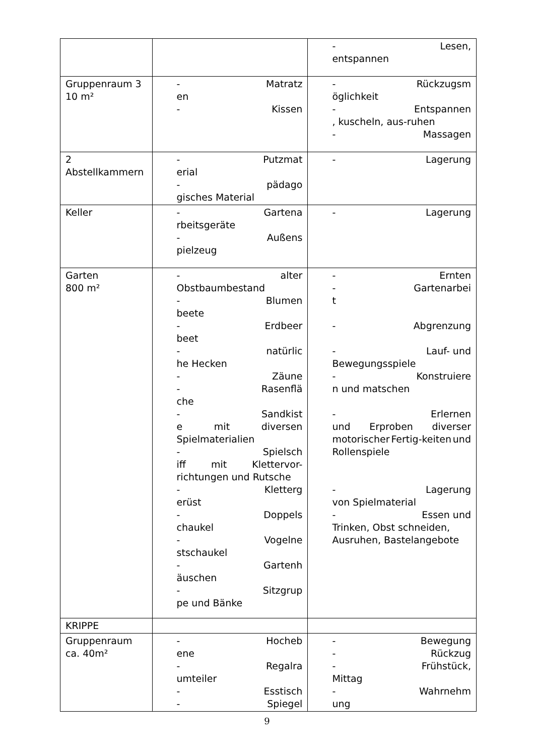| | | - Lesen, entspannen |
| Gruppenraum 3 10 m² | - Matratz en - Kissen | - Rückzugsm öglichkeit - Entspannen , kuscheln, aus-ruhen - Massagen |
| 2 Abstellkammern | - Putzmat erial - pädago gisches Material | - Lagerung |
| Keller | - Gartena rbeitsgeräte - Außens pielzeug | - Lagerung |
| Garten 800 m² | - alter Obstbaumbestand - Blumen beete - Erdbeer beet - natürlic he Hecken - Zäune - Rasenflä che - Sandkist e mit diversen Spielmaterialien - Spielsch iff mit Klettervor- richtungen und Rutsche - Kletterg erüst - Doppels chaukel - Vogelne stschaukel - Gartenh äuschen - Sitzgrup pe und Bänke | - Ernten - Gartenarbei t - Abgrenzung - Lauf- und Bewegungsspiele - Konstruiere n und matschen - Erlernen und Erproben diverser motorischer Fertig-keiten und Rollenspiele - Lagerung von Spielmaterial - Essen und Trinken, Obst schneiden, Ausruhen, Bastelangebote |
| KRIPPE | | |
| Gruppenraum ca. 40m² | - Hocheb ene - Regalra umteiler - Esstisch - Spiegel | - Bewegung - Rückzug - Frühstück, Mittag - Wahrnehm ung |
9